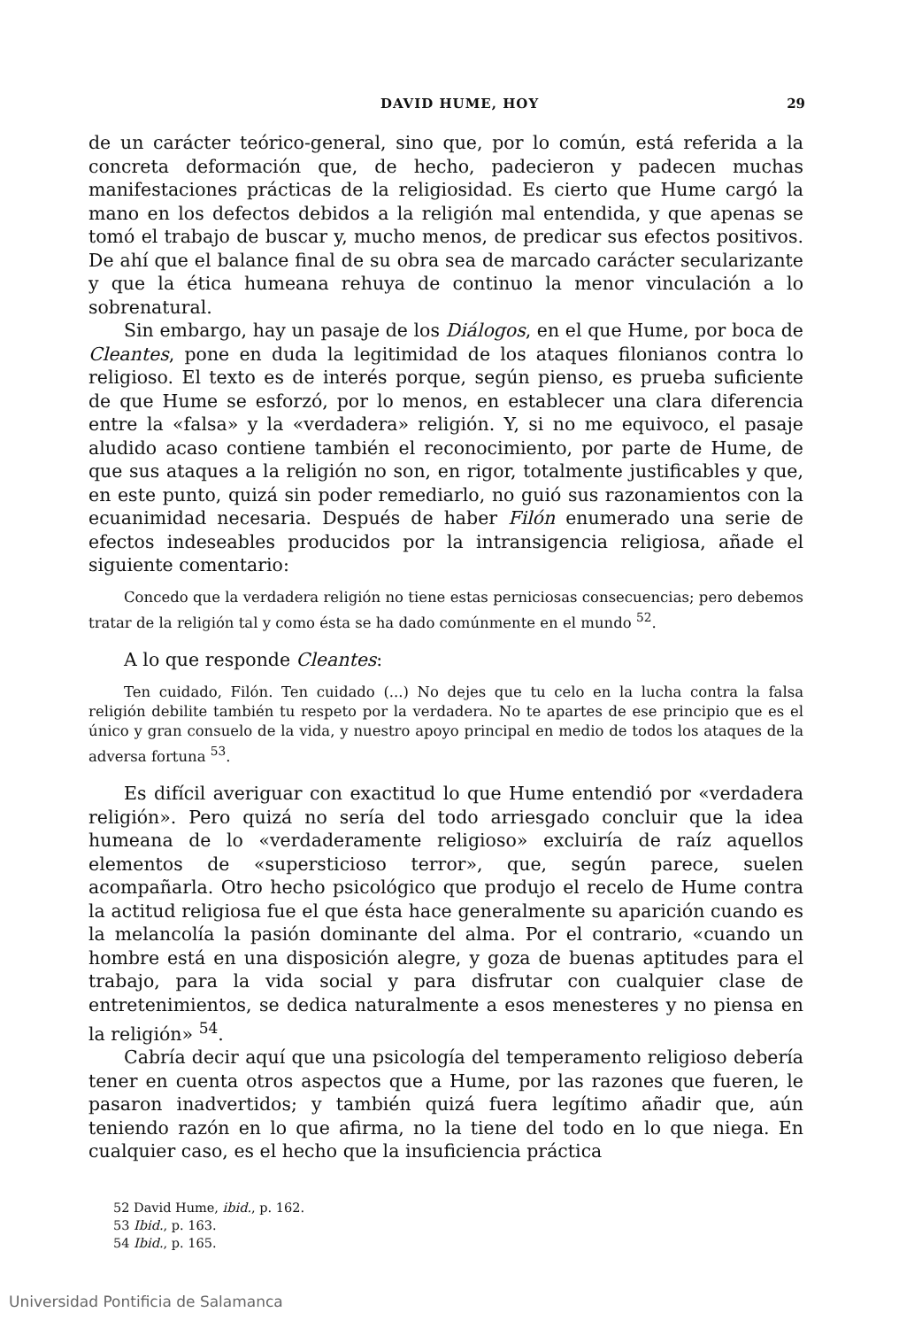DAVID HUME, HOY 29
de un carácter teórico-general, sino que, por lo común, está referida a la concreta deformación que, de hecho, padecieron y padecen muchas manifestaciones prácticas de la religiosidad. Es cierto que Hume cargó la mano en los defectos debidos a la religión mal entendida, y que apenas se tomó el trabajo de buscar y, mucho menos, de predicar sus efectos positivos. De ahí que el balance final de su obra sea de marcado carácter secularizante y que la ética humeana rehuya de continuo la menor vinculación a lo sobrenatural.
Sin embargo, hay un pasaje de los Diálogos, en el que Hume, por boca de Cleantes, pone en duda la legitimidad de los ataques filonianos contra lo religioso. El texto es de interés porque, según pienso, es prueba suficiente de que Hume se esforzó, por lo menos, en establecer una clara diferencia entre la «falsa» y la «verdadera» religión. Y, si no me equivoco, el pasaje aludido acaso contiene también el reconocimiento, por parte de Hume, de que sus ataques a la religión no son, en rigor, totalmente justificables y que, en este punto, quizá sin poder remediarlo, no guió sus razonamientos con la ecuanimidad necesaria. Después de haber Filón enumerado una serie de efectos indeseables producidos por la intransigencia religiosa, añade el siguiente comentario:
Concedo que la verdadera religión no tiene estas perniciosas consecuencias; pero debemos tratar de la religión tal y como ésta se ha dado comúnmente en el mundo <sup>52</sup>.
A lo que responde Cleantes:
Ten cuidado, Filón. Ten cuidado (...) No dejes que tu celo en la lucha contra la falsa religión debilite también tu respeto por la verdadera. No te apartes de ese principio que es el único y gran consuelo de la vida, y nuestro apoyo principal en medio de todos los ataques de la adversa fortuna <sup>53</sup>.
Es difícil averiguar con exactitud lo que Hume entendió por «verdadera religión». Pero quizá no sería del todo arriesgado concluir que la idea humeana de lo «verdaderamente religioso» excluiría de raíz aquellos elementos de «supersticioso terror», que, según parece, suelen acompañarla. Otro hecho psicológico que produjo el recelo de Hume contra la actitud religiosa fue el que ésta hace generalmente su aparición cuando es la melancolía la pasión dominante del alma. Por el contrario, «cuando un hombre está en una disposición alegre, y goza de buenas aptitudes para el trabajo, para la vida social y para disfrutar con cualquier clase de entretenimientos, se dedica naturalmente a esos menesteres y no piensa en la religión» <sup>54</sup>.
Cabría decir aquí que una psicología del temperamento religioso debería tener en cuenta otros aspectos que a Hume, por las razones que fueren, le pasaron inadvertidos; y también quizá fuera legítimo añadir que, aún teniendo razón en lo que afirma, no la tiene del todo en lo que niega. En cualquier caso, es el hecho que la insuficiencia práctica
52 David Hume, ibid., p. 162.
53 Ibid., p. 163.
54 Ibid., p. 165.
Universidad Pontificia de Salamanca